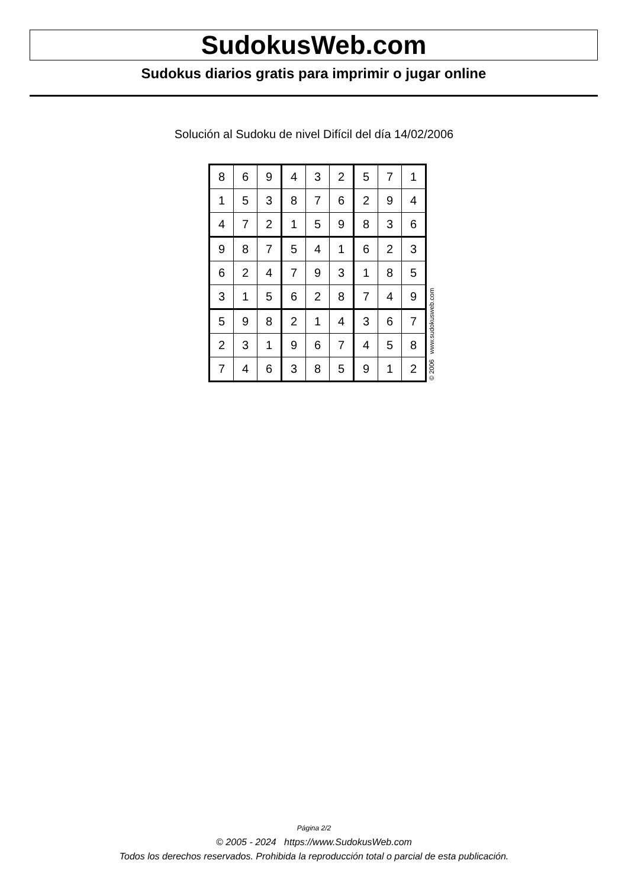SudokusWeb.com
Sudokus diarios gratis para imprimir o jugar online
Solución al Sudoku de nivel Difícil del día 14/02/2006
| 8 | 6 | 9 | 4 | 3 | 2 | 5 | 7 | 1 |
| 1 | 5 | 3 | 8 | 7 | 6 | 2 | 9 | 4 |
| 4 | 7 | 2 | 1 | 5 | 9 | 8 | 3 | 6 |
| 9 | 8 | 7 | 5 | 4 | 1 | 6 | 2 | 3 |
| 6 | 2 | 4 | 7 | 9 | 3 | 1 | 8 | 5 |
| 3 | 1 | 5 | 6 | 2 | 8 | 7 | 4 | 9 |
| 5 | 9 | 8 | 2 | 1 | 4 | 3 | 6 | 7 |
| 2 | 3 | 1 | 9 | 6 | 7 | 4 | 5 | 8 |
| 7 | 4 | 6 | 3 | 8 | 5 | 9 | 1 | 2 |
© 2006 www.sudokusweb.com
Página 2/2
© 2005 - 2024 https://www.SudokusWeb.com
Todos los derechos reservados. Prohibida la reproducción total o parcial de esta publicación.